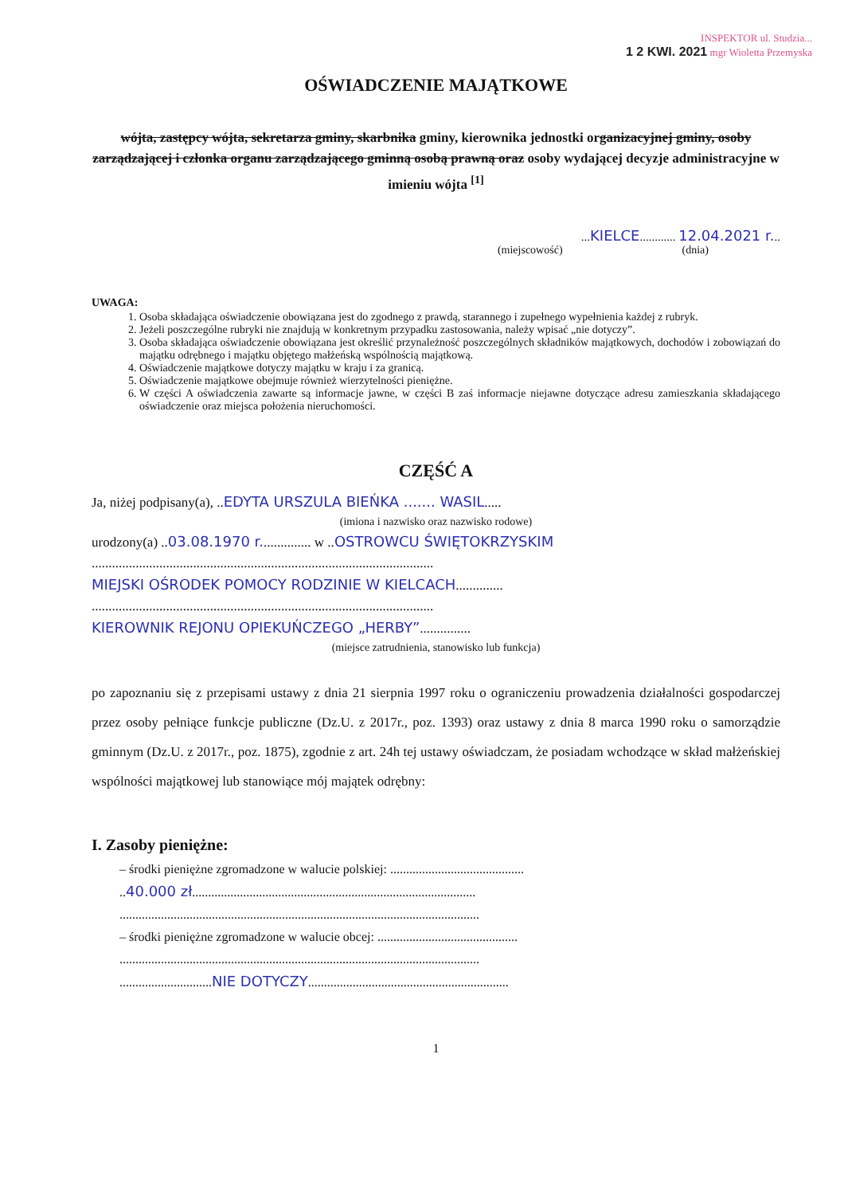INSPEKTOR ul. Studzia...
1 2 KWI. 2021 mgr Wioletta Przemyska
OŚWIADCZENIE MAJĄTKOWE
wójta, zastępcy wójta, sekretarza gminy, skarbnika gminy, kierownika jednostki organizacyjnej gminy, osoby zarządzającej i członka organu zarządzającego gminną osobą prawną oraz osoby wydającej decyzje administracyjne w imieniu wójta <sup>[1]</sup>
...KIELCE............ 12.04.2021 r...
(miejscowość) (dnia)
UWAGA:
1. Osoba składająca oświadczenie obowiązana jest do zgodnego z prawdą, starannego i zupełnego wypełnienia każdej z rubryk.
2. Jeżeli poszczególne rubryki nie znajdują w konkretnym przypadku zastosowania, należy wpisać „nie dotyczy”.
3. Osoba składająca oświadczenie obowiązana jest określić przynależność poszczególnych składników majątkowych, dochodów i zobowiązań do majątku odrębnego i majątku objętego małżeńską wspólnością majątkową.
4. Oświadczenie majątkowe dotyczy majątku w kraju i za granicą.
5. Oświadczenie majątkowe obejmuje również wierzytelności pieniężne.
6. W części A oświadczenia zawarte są informacje jawne, w części B zaś informacje niejawne dotyczące adresu zamieszkania składającego oświadczenie oraz miejsca położenia nieruchomości.
CZĘŚĆ A
Ja, niżej podpisany(a), ..EDYTA URSZULA BIEŃKA ....... WASIL.....
(imiona i nazwisko oraz nazwisko rodowe)
urodzony(a) ..03.08.1970 r............... w ..OSTROWCU ŚWIĘTOKRZYSKIM
.....................................................................................................
MIEJSKI OŚRODEK POMOCY RODZINIE W KIELCACH..............
.....................................................................................................
KIEROWNIK REJONU OPIEKUŃCZEGO „HERBY”...............
(miejsce zatrudnienia, stanowisko lub funkcja)
po zapoznaniu się z przepisami ustawy z dnia 21 sierpnia 1997 roku o ograniczeniu prowadzenia działalności gospodarczej przez osoby pełniące funkcje publiczne (Dz.U. z 2017r., poz. 1393) oraz ustawy z dnia 8 marca 1990 roku o samorządzie gminnym (Dz.U. z 2017r., poz. 1875), zgodnie z art. 24h tej ustawy oświadczam, że posiadam wchodzące w skład małżeńskiej wspólności majątkowej lub stanowiące mój majątek odrębny:
I. Zasoby pieniężne:
– środki pieniężne zgromadzone w walucie polskiej: ..........................................
..40.000 zł.........................................................................................
.................................................................................................................
– środki pieniężne zgromadzone w walucie obcej: ............................................
.................................................................................................................
.............................NIE DOTYCZY...............................................................
1